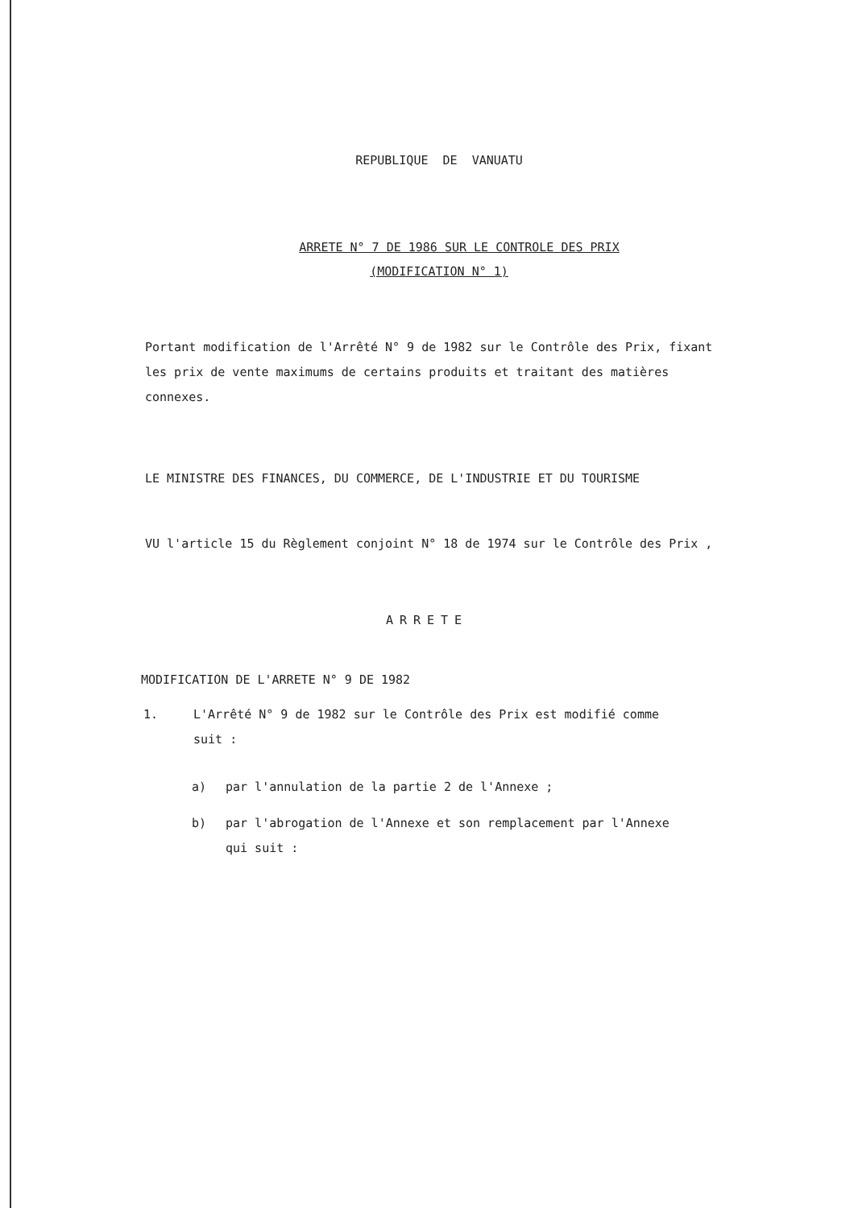REPUBLIQUE DE VANUATU
ARRETE N° 7 DE 1986 SUR LE CONTROLE DES PRIX
(MODIFICATION N° 1)
Portant modification de l'Arrêté N° 9 de 1982 sur le Contrôle des Prix, fixant les prix de vente maximums de certains produits et traitant des matières connexes.
LE MINISTRE DES FINANCES, DU COMMERCE, DE L'INDUSTRIE ET DU TOURISME
VU l'article 15 du Règlement conjoint N° 18 de 1974 sur le Contrôle des Prix ,
ARRETE
MODIFICATION DE L'ARRETE N° 9 DE 1982
1. L'Arrêté N° 9 de 1982 sur le Contrôle des Prix est modifié comme suit :
a) par l'annulation de la partie 2 de l'Annexe ;
b) par l'abrogation de l'Annexe et son remplacement par l'Annexe qui suit :